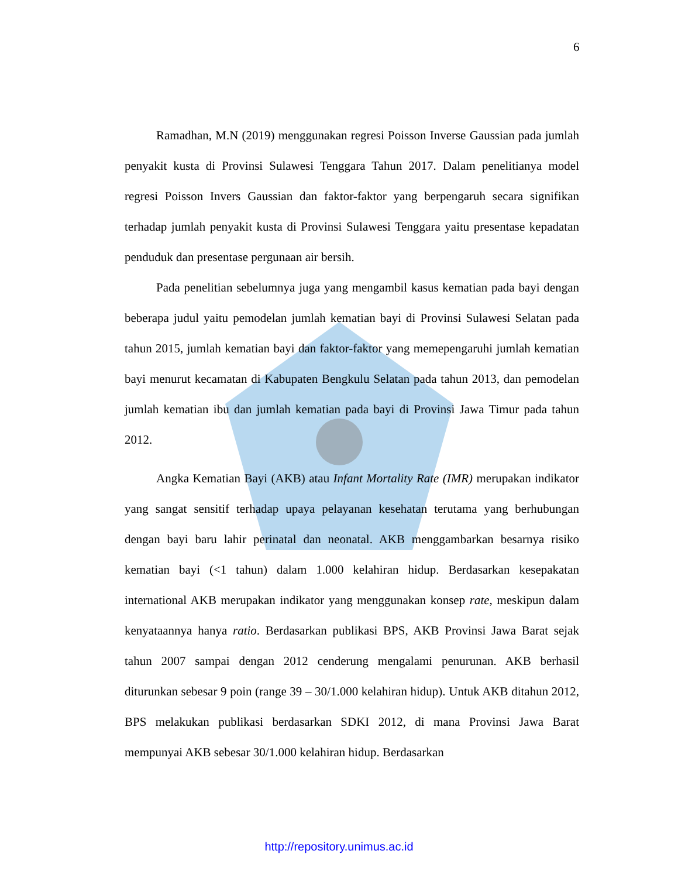6
Ramadhan, M.N (2019) menggunakan regresi Poisson Inverse Gaussian pada jumlah penyakit kusta di Provinsi Sulawesi Tenggara Tahun 2017. Dalam penelitianya model regresi Poisson Invers Gaussian dan faktor-faktor yang berpengaruh secara signifikan terhadap jumlah penyakit kusta di Provinsi Sulawesi Tenggara yaitu presentase kepadatan penduduk dan presentase pergunaan air bersih.
Pada penelitian sebelumnya juga yang mengambil kasus kematian pada bayi dengan beberapa judul yaitu pemodelan jumlah kematian bayi di Provinsi Sulawesi Selatan pada tahun 2015, jumlah kematian bayi dan faktor-faktor yang memepengaruhi jumlah kematian bayi menurut kecamatan di Kabupaten Bengkulu Selatan pada tahun 2013, dan pemodelan jumlah kematian ibu dan jumlah kematian pada bayi di Provinsi Jawa Timur pada tahun 2012.
Angka Kematian Bayi (AKB) atau Infant Mortality Rate (IMR) merupakan indikator yang sangat sensitif terhadap upaya pelayanan kesehatan terutama yang berhubungan dengan bayi baru lahir perinatal dan neonatal. AKB menggambarkan besarnya risiko kematian bayi (<1 tahun) dalam 1.000 kelahiran hidup. Berdasarkan kesepakatan international AKB merupakan indikator yang menggunakan konsep rate, meskipun dalam kenyataannya hanya ratio. Berdasarkan publikasi BPS, AKB Provinsi Jawa Barat sejak tahun 2007 sampai dengan 2012 cenderung mengalami penurunan. AKB berhasil diturunkan sebesar 9 poin (range 39 – 30/1.000 kelahiran hidup). Untuk AKB ditahun 2012, BPS melakukan publikasi berdasarkan SDKI 2012, di mana Provinsi Jawa Barat mempunyai AKB sebesar 30/1.000 kelahiran hidup. Berdasarkan
http://repository.unimus.ac.id